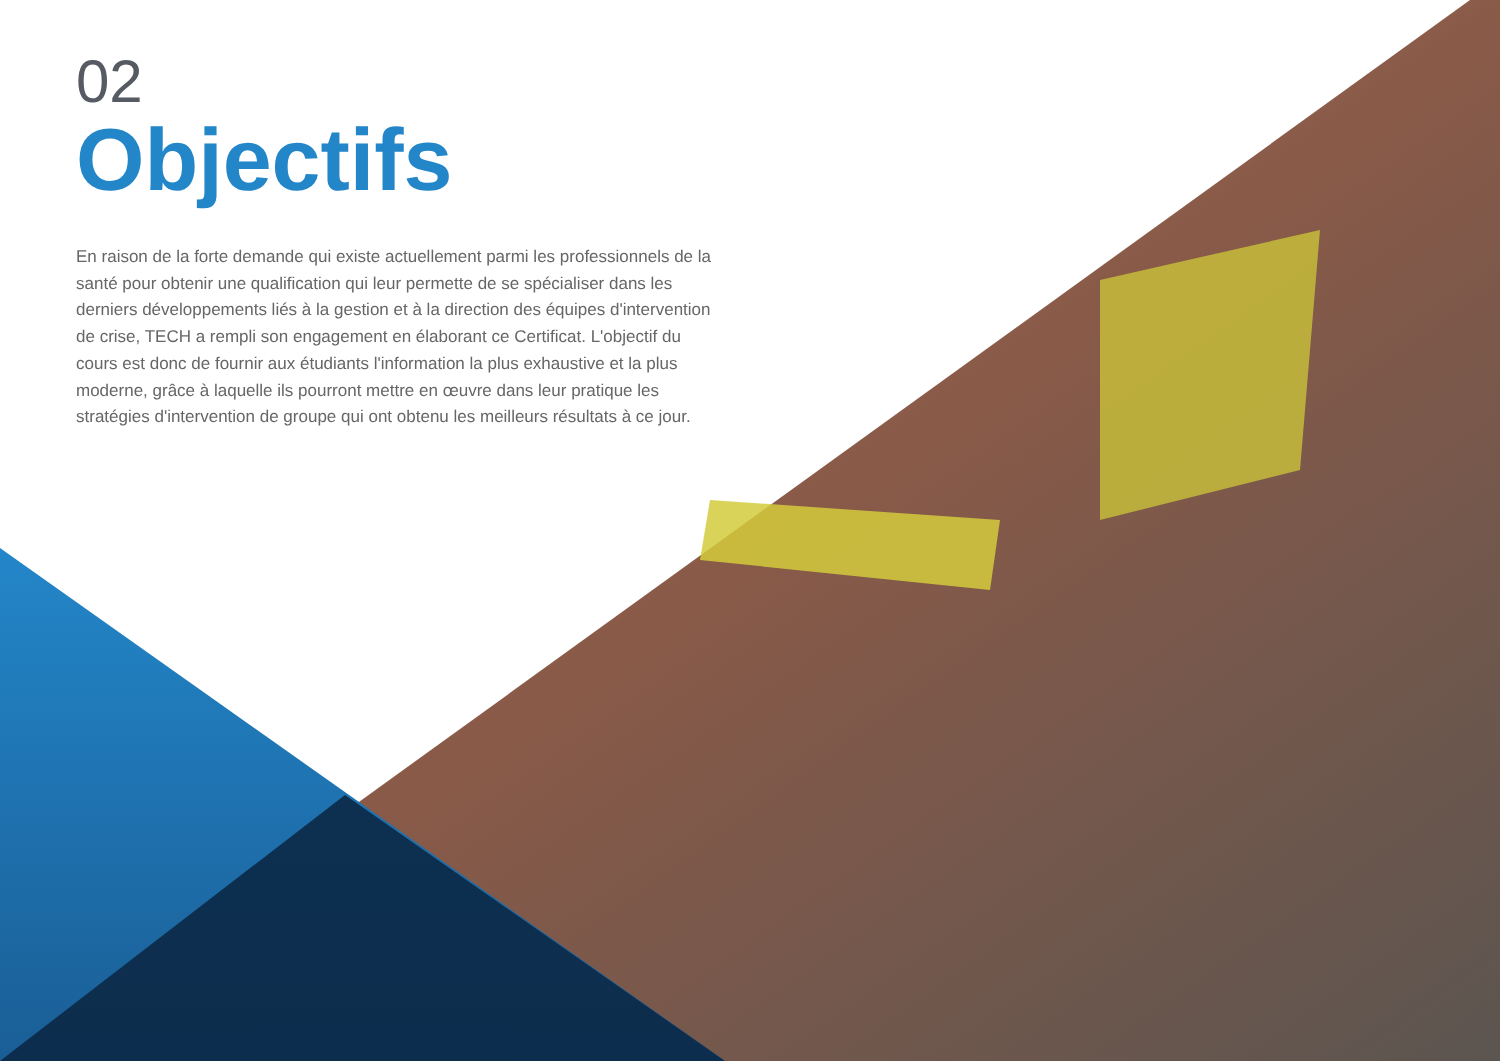02
Objectifs
En raison de la forte demande qui existe actuellement parmi les professionnels de la santé pour obtenir une qualification qui leur permette de se spécialiser dans les derniers développements liés à la gestion et à la direction des équipes d'intervention de crise, TECH a rempli son engagement en élaborant ce Certificat. L'objectif du cours est donc de fournir aux étudiants l'information la plus exhaustive et la plus moderne, grâce à laquelle ils pourront mettre en œuvre dans leur pratique les stratégies d'intervention de groupe qui ont obtenu les meilleurs résultats à ce jour.